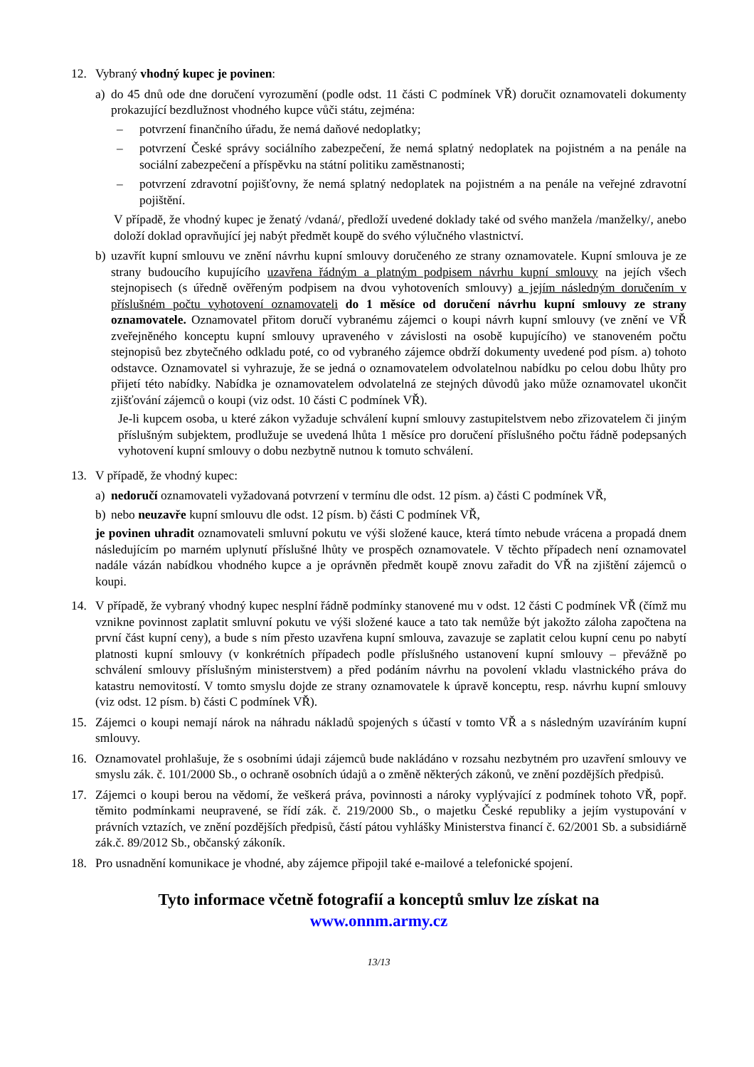12. Vybraný vhodný kupec je povinen:
a) do 45 dnů ode dne doručení vyrozumění (podle odst. 11 části C podmínek VŘ) doručit oznamovateli dokumenty prokazující bezdlužnost vhodného kupce vůči státu, zejména:
– potvrzení finančního úřadu, že nemá daňové nedoplatky;
– potvrzení České správy sociálního zabezpečení, že nemá splatný nedoplatek na pojistném a na penále na sociální zabezpečení a příspěvku na státní politiku zaměstnanosti;
– potvrzení zdravotní pojišťovny, že nemá splatný nedoplatek na pojistném a na penále na veřejné zdravotní pojištění.
V případě, že vhodný kupec je ženatý /vdaná/, předloží uvedené doklady také od svého manžela /manželky/, anebo doloží doklad opravňující jej nabýt předmět koupě do svého výlučného vlastnictví.
b) uzavřít kupní smlouvu ve znění návrhu kupní smlouvy doručeného ze strany oznamovatele. Kupní smlouva je ze strany budoucího kupujícího uzavřena řádným a platným podpisem návrhu kupní smlouvy na jejích všech stejnopisech (s úředně ověřeným podpisem na dvou vyhotoveních smlouvy) a jejím následným doručením v příslušném počtu vyhotovení oznamovateli do 1 měsíce od doručení návrhu kupní smlouvy ze strany oznamovatele. Oznamovatel přitom doručí vybranému zájemci o koupi návrh kupní smlouvy (ve znění ve VŘ zveřejněného konceptu kupní smlouvy upraveného v závislosti na osobě kupujícího) ve stanoveném počtu stejnopisů bez zbytečného odkladu poté, co od vybraného zájemce obdrží dokumenty uvedené pod písm. a) tohoto odstavce. Oznamovatel si vyhrazuje, že se jedná o oznamovatelem odvolatelnou nabídku po celou dobu lhůty pro přijetí této nabídky. Nabídka je oznamovatelem odvolatelná ze stejných důvodů jako může oznamovatel ukončit zjišťování zájemců o koupi (viz odst. 10 části C podmínek VŘ).
Je-li kupcem osoba, u které zákon vyžaduje schválení kupní smlouvy zastupitelstvem nebo zřizovatelem či jiným příslušným subjektem, prodlužuje se uvedená lhůta 1 měsíce pro doručení příslušného počtu řádně podepsaných vyhotovení kupní smlouvy o dobu nezbytně nutnou k tomuto schválení.
13. V případě, že vhodný kupec:
a) nedoručí oznamovateli vyžadovaná potvrzení v termínu dle odst. 12 písm. a) části C podmínek VŘ,
b) nebo neuzavře kupní smlouvu dle odst. 12 písm. b) části C podmínek VŘ,
je povinen uhradit oznamovateli smluvní pokutu ve výši složené kauce, která tímto nebude vrácena a propadá dnem následujícím po marném uplynutí příslušné lhůty ve prospěch oznamovatele. V těchto případech není oznamovatel nadále vázán nabídkou vhodného kupce a je oprávněn předmět koupě znovu zařadit do VŘ na zjištění zájemců o koupi.
14. V případě, že vybraný vhodný kupec nesplní řádně podmínky stanovené mu v odst. 12 části C podmínek VŘ (čímž mu vznikne povinnost zaplatit smluvní pokutu ve výši složené kauce a tato tak nemůže být jakožto záloha započtena na první část kupní ceny), a bude s ním přesto uzavřena kupní smlouva, zavazuje se zaplatit celou kupní cenu po nabytí platnosti kupní smlouvy (v konkrétních případech podle příslušného ustanovení kupní smlouvy – převážně po schválení smlouvy příslušným ministerstvem) a před podáním návrhu na povolení vkladu vlastnického práva do katastru nemovitostí. V tomto smyslu dojde ze strany oznamovatele k úpravě konceptu, resp. návrhu kupní smlouvy (viz odst. 12 písm. b) části C podmínek VŘ).
15. Zájemci o koupi nemají nárok na náhradu nákladů spojených s účastí v tomto VŘ a s následným uzavíráním kupní smlouvy.
16. Oznamovatel prohlašuje, že s osobními údaji zájemců bude nakládáno v rozsahu nezbytném pro uzavření smlouvy ve smyslu zák. č. 101/2000 Sb., o ochraně osobních údajů a o změně některých zákonů, ve znění pozdějších předpisů.
17. Zájemci o koupi berou na vědomí, že veškerá práva, povinnosti a nároky vyplývající z podmínek tohoto VŘ, popř. těmito podmínkami neupravené, se řídí zák. č. 219/2000 Sb., o majetku České republiky a jejím vystupování v právních vztazích, ve znění pozdějších předpisů, částí pátou vyhlášky Ministerstva financí č. 62/2001 Sb. a subsidiárně zák.č. 89/2012 Sb., občanský zákoník.
18. Pro usnadnění komunikace je vhodné, aby zájemce připojil také e-mailové a telefonické spojení.
Tyto informace včetně fotografií a konceptů smluv lze získat na
www.onnm.army.cz
13/13